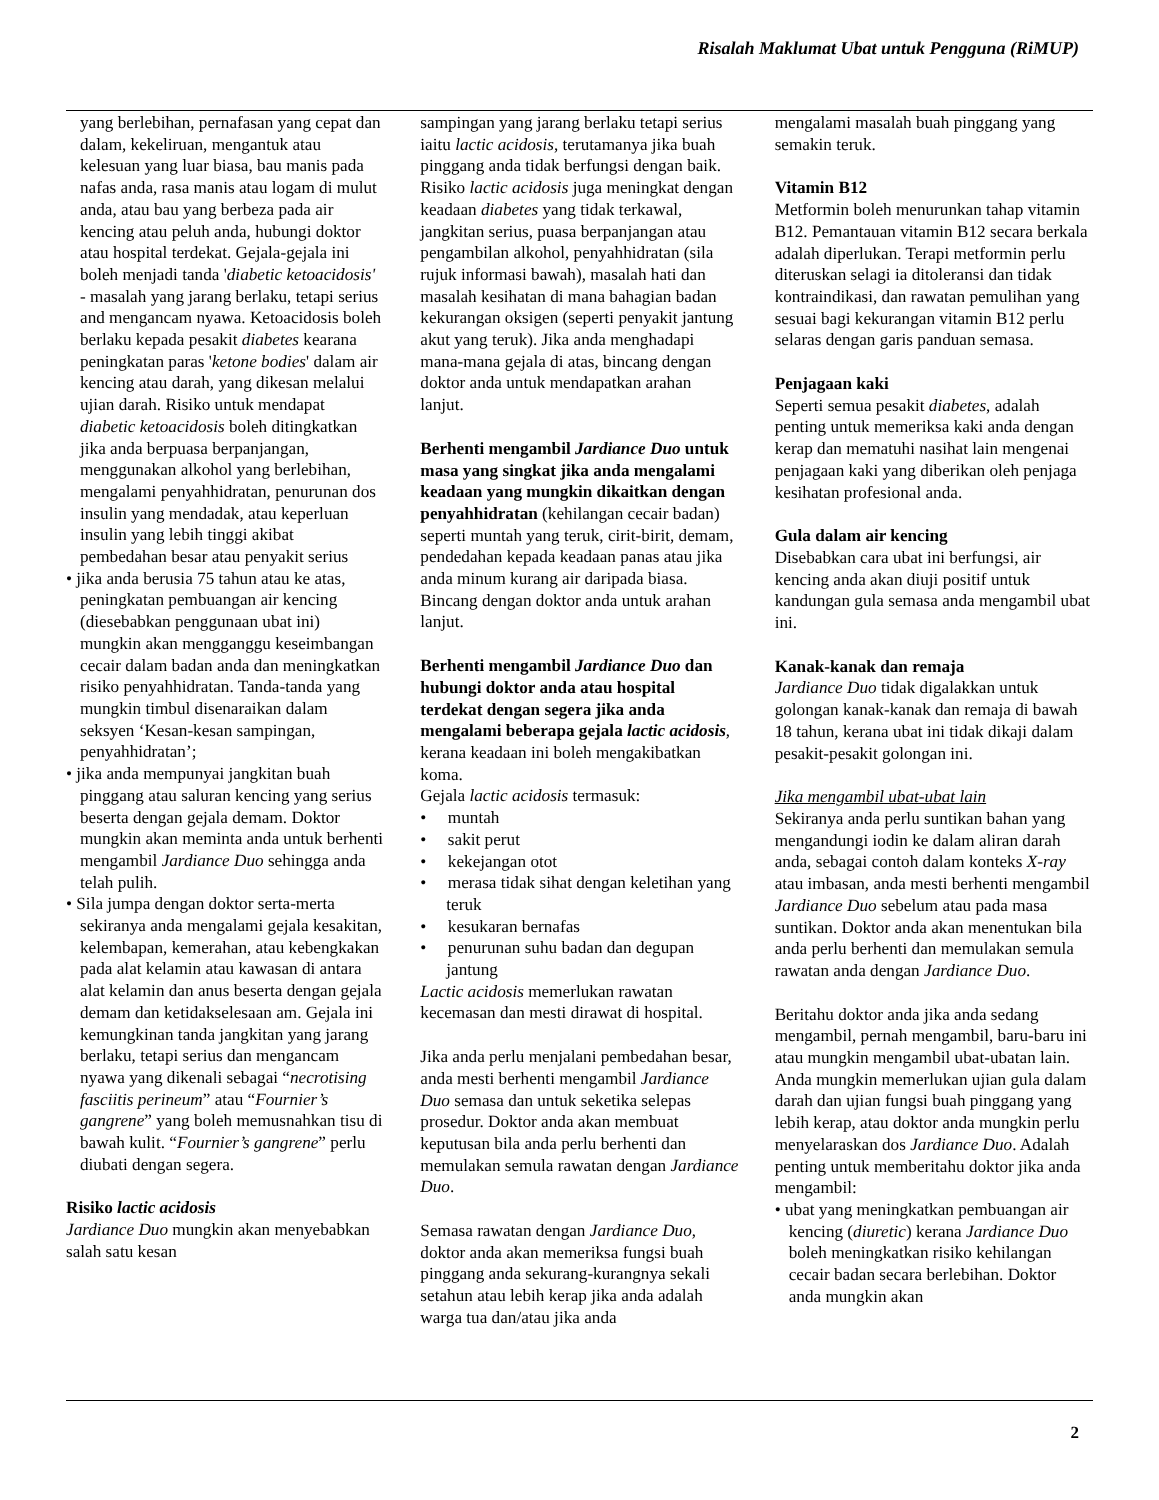Risalah Maklumat Ubat untuk Pengguna (RiMUP)
yang berlebihan, pernafasan yang cepat dan dalam, kekeliruan, mengantuk atau kelesuan yang luar biasa, bau manis pada nafas anda, rasa manis atau logam di mulut anda, atau bau yang berbeza pada air kencing atau peluh anda, hubungi doktor atau hospital terdekat. Gejala-gejala ini boleh menjadi tanda 'diabetic ketoacidosis' - masalah yang jarang berlaku, tetapi serius and mengancam nyawa. Ketoacidosis boleh berlaku kepada pesakit diabetes kearana peningkatan paras 'ketone bodies' dalam air kencing atau darah, yang dikesan melalui ujian darah. Risiko untuk mendapat diabetic ketoacidosis boleh ditingkatkan jika anda berpuasa berpanjangan, menggunakan alkohol yang berlebihan, mengalami penyahhidratan, penurunan dos insulin yang mendadak, atau keperluan insulin yang lebih tinggi akibat pembedahan besar atau penyakit serius
• jika anda berusia 75 tahun atau ke atas, peningkatan pembuangan air kencing (diesebabkan penggunaan ubat ini) mungkin akan mengganggu keseimbangan cecair dalam badan anda dan meningkatkan risiko penyahhidratan. Tanda-tanda yang mungkin timbul disenaraikan dalam seksyen ‘Kesan-kesan sampingan, penyahhidratan’;
• jika anda mempunyai jangkitan buah pinggang atau saluran kencing yang serius beserta dengan gejala demam. Doktor mungkin akan meminta anda untuk berhenti mengambil Jardiance Duo sehingga anda telah pulih.
• Sila jumpa dengan doktor serta-merta sekiranya anda mengalami gejala kesakitan, kelembapan, kemerahan, atau kebengkakan pada alat kelamin atau kawasan di antara alat kelamin dan anus beserta dengan gejala demam dan ketidakselesaan am. Gejala ini kemungkinan tanda jangkitan yang jarang berlaku, tetapi serius dan mengancam nyawa yang dikenali sebagai “necrotising fasciitis perineum” atau “Fournier’s gangrene” yang boleh memusnahkan tisu di bawah kulit. “Fournier’s gangrene” perlu diubati dengan segera.
Risiko lactic acidosis
Jardiance Duo mungkin akan menyebabkan salah satu kesan
sampingan yang jarang berlaku tetapi serius iaitu lactic acidosis, terutamanya jika buah pinggang anda tidak berfungsi dengan baik. Risiko lactic acidosis juga meningkat dengan keadaan diabetes yang tidak terkawal, jangkitan serius, puasa berpanjangan atau pengambilan alkohol, penyahhidratan (sila rujuk informasi bawah), masalah hati dan masalah kesihatan di mana bahagian badan kekurangan oksigen (seperti penyakit jantung akut yang teruk). Jika anda menghadapi mana-mana gejala di atas, bincang dengan doktor anda untuk mendapatkan arahan lanjut.
Berhenti mengambil Jardiance Duo untuk masa yang singkat jika anda mengalami keadaan yang mungkin dikaitkan dengan penyahhidratan (kehilangan cecair badan) seperti muntah yang teruk, cirit-birit, demam, pendedahan kepada keadaan panas atau jika anda minum kurang air daripada biasa. Bincang dengan doktor anda untuk arahan lanjut.
Berhenti mengambil Jardiance Duo dan hubungi doktor anda atau hospital terdekat dengan segera jika anda mengalami beberapa gejala lactic acidosis, kerana keadaan ini boleh mengakibatkan koma.
Gejala lactic acidosis termasuk:
• muntah
• sakit perut
• kekejangan otot
• merasa tidak sihat dengan keletihan yang teruk
• kesukaran bernafas
• penurunan suhu badan dan degupan jantung
Lactic acidosis memerlukan rawatan kecemasan dan mesti dirawat di hospital.
Jika anda perlu menjalani pembedahan besar, anda mesti berhenti mengambil Jardiance Duo semasa dan untuk seketika selepas prosedur. Doktor anda akan membuat keputusan bila anda perlu berhenti dan memulakan semula rawatan dengan Jardiance Duo.
Semasa rawatan dengan Jardiance Duo, doktor anda akan memeriksa fungsi buah pinggang anda sekurang-kurangnya sekali setahun atau lebih kerap jika anda adalah warga tua dan/atau jika anda
mengalami masalah buah pinggang yang semakin teruk.
Vitamin B12
Metformin boleh menurunkan tahap vitamin B12. Pemantauan vitamin B12 secara berkala adalah diperlukan. Terapi metformin perlu diteruskan selagi ia ditoleransi dan tidak kontraindikasi, dan rawatan pemulihan yang sesuai bagi kekurangan vitamin B12 perlu selaras dengan garis panduan semasa.
Penjagaan kaki
Seperti semua pesakit diabetes, adalah penting untuk memeriksa kaki anda dengan kerap dan mematuhi nasihat lain mengenai penjagaan kaki yang diberikan oleh penjaga kesihatan profesional anda.
Gula dalam air kencing
Disebabkan cara ubat ini berfungsi, air kencing anda akan diuji positif untuk kandungan gula semasa anda mengambil ubat ini.
Kanak-kanak dan remaja
Jardiance Duo tidak digalakkan untuk golongan kanak-kanak dan remaja di bawah 18 tahun, kerana ubat ini tidak dikaji dalam pesakit-pesakit golongan ini.
Jika mengambil ubat-ubat lain
Sekiranya anda perlu suntikan bahan yang mengandungi iodin ke dalam aliran darah anda, sebagai contoh dalam konteks X-ray atau imbasan, anda mesti berhenti mengambil Jardiance Duo sebelum atau pada masa suntikan. Doktor anda akan menentukan bila anda perlu berhenti dan memulakan semula rawatan anda dengan Jardiance Duo.
Beritahu doktor anda jika anda sedang mengambil, pernah mengambil, baru-baru ini atau mungkin mengambil ubat-ubatan lain. Anda mungkin memerlukan ujian gula dalam darah dan ujian fungsi buah pinggang yang lebih kerap, atau doktor anda mungkin perlu menyelaraskan dos Jardiance Duo. Adalah penting untuk memberitahu doktor jika anda mengambil:
• ubat yang meningkatkan pembuangan air kencing (diuretic) kerana Jardiance Duo boleh meningkatkan risiko kehilangan cecair badan secara berlebihan. Doktor anda mungkin akan
2